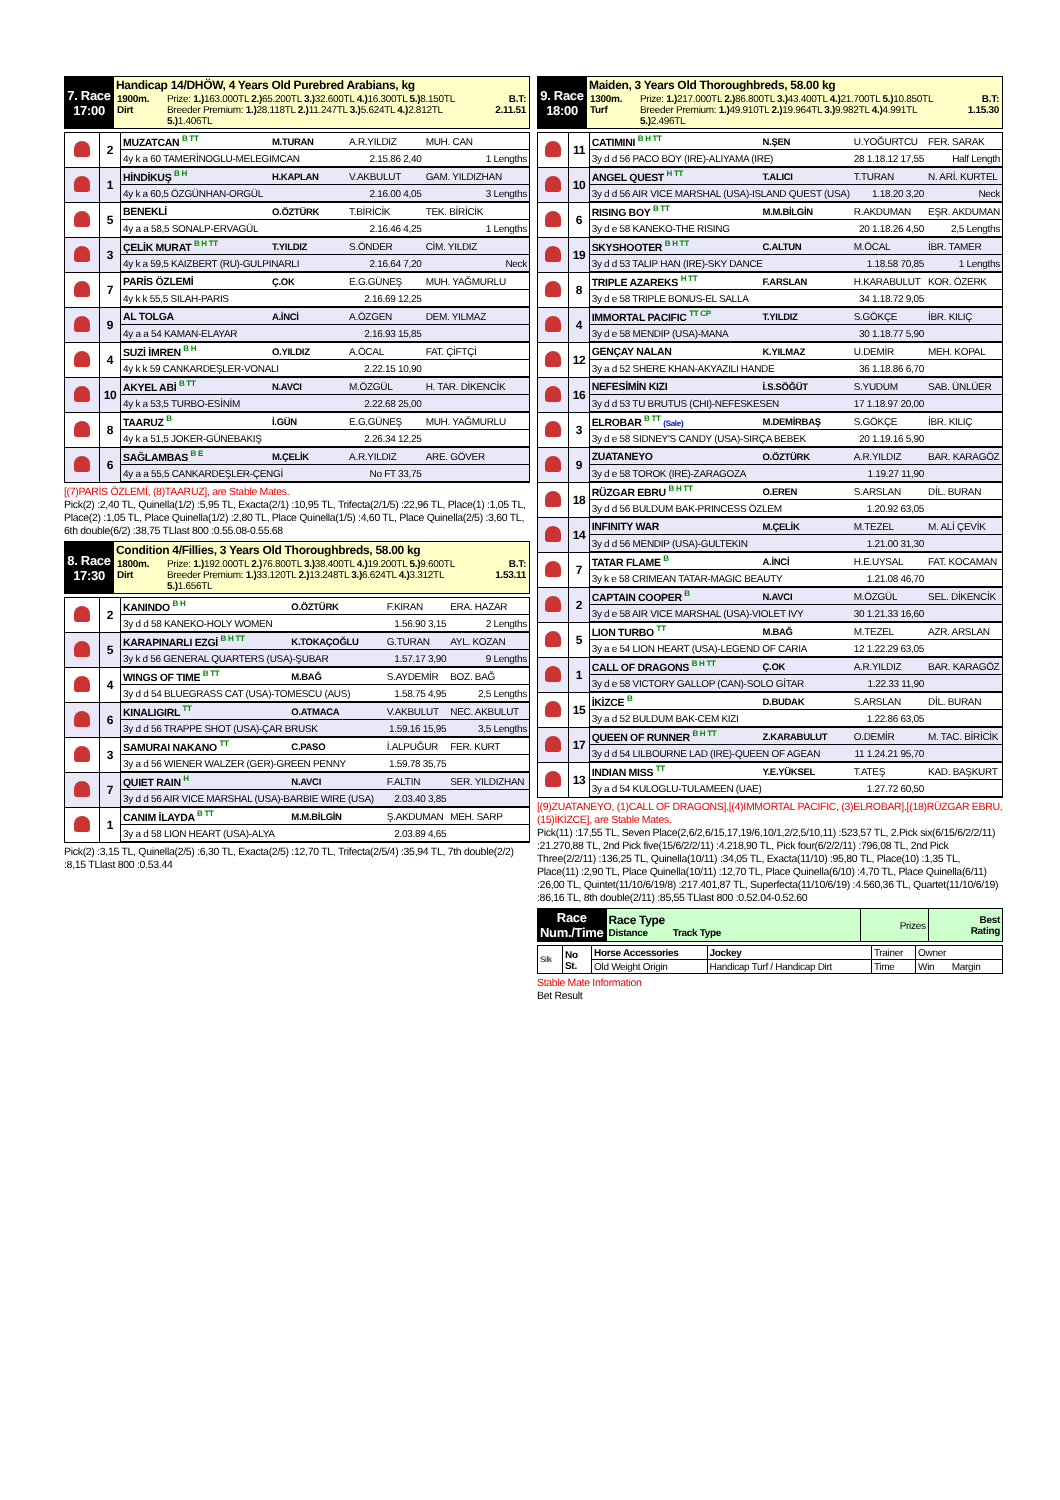| 7. Race 17:00 | Handicap 14/DHÖW, 4 Years Old Purebred Arabians, kg / 1900m. Dirt / Prize: 1.) 163.000TL 2.) 65.200TL 3.) 32.600TL 4.) 16.300TL 5.) 8.150TL Breeder Premium: 1.) 28.118TL 2.) 11.247TL 3.) 5.624TL 4.) 2.812TL 5.) 1.406TL / B.T: 2.11.51 / |
| | 2 | MUZATCAN <sup>B TT</sup> | M.TURAN | A.R.YILDIZ | MUH. CAN |
| | | 4y k a 60 TAMERİNOGLU-MELEGIMCAN | | 2.15.86 2,40 | 1 Lengths |
| | 1 | HİNDİKUŞ <sup>B H</sup> | H.KAPLAN | V.AKBULUT | GAM. YILDIZHAN |
| | | 4y k a 60,5 ÖZGÜNHAN-ORGÜL | | 2.16.00 4,05 | 3 Lengths |
| | 5 | BENEKLİ | O.ÖZTÜRK | T.BİRİCİK | TEK. BİRİCİK |
| | | 4y a a 58,5 SONALP-ERVAGÜL | | 2.16.46 4,25 | 1 Lengths |
| | 3 | ÇELİK MURAT <sup>B H TT</sup> | T.YILDIZ | S.ÖNDER | CİM. YILDIZ |
| | | 4y k a 59,5 KAIZBERT (RU)-GULPINARLI | | 2.16.64 7,20 | Neck |
| | 7 | PARİS ÖZLEMİ | Ç.OK | E.G.GÜNEŞ | MUH. YAĞMURLU |
| | | 4y k k 55,5 SILAH-PARIS | | 2.16.69 12,25 | |
| | 9 | AL TOLGA | A.İNCİ | A.ÖZGEN | DEM. YILMAZ |
| | | 4y a a 54 KAMAN-ELAYAR | | 2.16.93 15,85 | |
| | 4 | SUZİ İMREN <sup>B H</sup> | O.YILDIZ | A.ÖCAL | FAT. ÇİFTÇİ |
| | | 4y k k 59 CANKARDEŞLER-VONALI | | 2.22.15 10,90 | |
| | 10 | AKYEL ABİ <sup>B TT</sup> | N.AVCI | M.ÖZGÜL | H. TAR. DİKENCİK |
| | | 4y k a 53,5 TURBO-ESİNİM | | 2.22.68 25,00 | |
| | 8 | TAARUZ <sup>B</sup> | İ.GÜN | E.G.GÜNEŞ | MUH. YAĞMURLU |
| | | 4y k a 51,5 JOKER-GÜNEBAKIŞ | | 2.26.34 12,25 | |
| | 6 | SAĞLAMBAS <sup>B E</sup> | M.ÇELİK | A.R.YILDIZ | ARE. GÖVER |
| | | 4y a a 55,5 CANKARDEŞLER-ÇENGİ | | No FT 33,75 | |
[(7)PARİS ÖZLEMİ, (8)TAARUZ], are Stable Mates.
Pick(2) :2,40 TL, Quinella(1/2) :5,95 TL, Exacta(2/1) :10,95 TL, Trifecta(2/1/5) :22,96 TL, Place(1) :1,05 TL, Place(2) :1,05 TL, Place Quinella(1/2) :2,80 TL, Place Quinella(1/5) :4,60 TL, Place Quinella(2/5) :3,60 TL, 6th double(6/2) :38,75 TLlast 800 :0.55.08-0.55.68
| 8. Race 17:30 | Condition 4/Fillies, 3 Years Old Thoroughbreds, 58.00 kg / 1800m. Dirt / Prize: 1.) 192.000TL 2.) 76.800TL 3.) 38.400TL 4.) 19.200TL 5.) 9.600TL Breeder Premium: 1.) 33.120TL 2.) 13.248TL 3.) 6.624TL 4.) 3.312TL 5.) 1.656TL / B.T: 1.53.11 / |
| | 2 | KANINDO <sup>B H</sup> | O.ÖZTÜRK | F.KIRAN | ERA. HAZAR |
| | | 3y d d 58 KANEKO-HOLY WOMEN | | 1.56.90 3,15 | 2 Lengths |
| | 5 | KARAPINARLI EZGİ <sup>B H TT</sup> | K.TOKAÇOĞLU | G.TURAN | AYL. KOZAN |
| | | 3y k d 56 GENERAL QUARTERS (USA)-ŞUBAR | | 1.57.17 3,90 | 9 Lengths |
| | 4 | WINGS OF TIME <sup>B TT</sup> | M.BAĞ | S.AYDEMİR | BOZ. BAĞ |
| | | 3y d d 54 BLUEGRASS CAT (USA)-TOMESCU (AUS) | | 1.58.75 4,95 | 2,5 Lengths |
| | 6 | KINALIGIRL <sup>TT</sup> | O.ATMACA | V.AKBULUT | NEC. AKBULUT |
| | | 3y d d 56 TRAPPE SHOT (USA)-ÇAR BRUSK | | 1.59.16 15,95 | 3,5 Lengths |
| | 3 | SAMURAI NAKANO <sup>TT</sup> | C.PASO | İ.ALPUĞUR | FER. KURT |
| | | 3y a d 56 WIENER WALZER (GER)-GREEN PENNY | | 1.59.78 35,75 | |
| | 7 | QUIET RAIN <sup>H</sup> | N.AVCI | F.ALTIN | SER. YILDIZHAN |
| | | 3y d d 56 AIR VICE MARSHAL (USA)-BARBIE WIRE (USA) | | 2.03.40 3,85 | |
| | 1 | CANIM İLAYDA <sup>B TT</sup> | M.M.BİLGİN | Ş.AKDUMAN | MEH. SARP |
| | | 3y a d 58 LION HEART (USA)-ALYA | | 2.03.89 4,65 | |
Pick(2) :3,15 TL, Quinella(2/5) :6,30 TL, Exacta(2/5) :12,70 TL, Trifecta(2/5/4) :35,94 TL, 7th double(2/2) :8,15 TLlast 800 :0.53.44
| 9. Race 18:00 | Maiden, 3 Years Old Thoroughbreds, 58.00 kg / 1300m. Turf / Prize: 1.) 217.000TL 2.) 86.800TL 3.) 43.400TL 4.) 21.700TL 5.) 10.850TL Breeder Premium: 1.) 49.910TL 2.) 19.964TL 3.) 9.982TL 4.) 4.991TL 5.) 2.496TL / B.T: 1.15.30 / |
| | 11 | CATIMINI <sup>B H TT</sup> | N.ŞEN | U.YOĞURTCU | FER. SARAK |
| | | 3y d d 56 PACO BOY (IRE)-ALIYAMA (IRE) | | 28 1.18.12 17,55 | Half Length |
| | 10 | ANGEL QUEST <sup>H TT</sup> | T.ALICI | T.TURAN | N. ARİ. KURTEL |
| | | 3y d d 56 AIR VICE MARSHAL (USA)-ISLAND QUEST (USA) | | 1.18.20 3,20 | Neck |
| | 6 | RISING BOY <sup>B TT</sup> | M.M.BİLGİN | R.AKDUMAN | EŞR. AKDUMAN |
| | | 3y d e 58 KANEKO-THE RISING | | 20 1.18.26 4,50 | 2,5 Lengths |
| | 19 | SKYSHOOTER <sup>B H TT</sup> | C.ALTUN | M.ÖCAL | İBR. TAMER |
| | | 3y d d 53 TALIP HAN (IRE)-SKY DANCE | | 1.18.58 70,85 | 1 Lengths |
| | 8 | TRIPLE AZAREKS <sup>H TT</sup> | F.ARSLAN | H.KARABULUT | KOR. ÖZERK |
| | | 3y d e 58 TRIPLE BONUS-EL SALLA | | 34 1.18.72 9,05 | |
| | 4 | IMMORTAL PACIFIC <sup>TT CP</sup> | T.YILDIZ | S.GÖKÇE | İBR. KILIÇ |
| | | 3y d e 58 MENDIP (USA)-MANA | | 30 1.18.77 5,90 | |
| | 12 | GENÇAY NALAN | K.YILMAZ | U.DEMİR | MEH. KOPAL |
| | | 3y a d 52 SHERE KHAN-AKYAZILI HANDE | | 36 1.18.86 6,70 | |
| | 16 | NEFESİMİN KIZI | İ.S.SÖĞÜT | S.YUDUM | SAB. ÜNLÜER |
| | | 3y d d 53 TU BRUTUS (CHI)-NEFESKESEN | | 17 1.18.97 20,00 | |
| | 3 | ELROBAR <sup>B TT</sup> (Sale) | M.DEMİRBAŞ | S.GÖKÇE | İBR. KILIÇ |
| | | 3y d e 58 SIDNEY'S CANDY (USA)-SIRÇA BEBEK | | 20 1.19.16 5,90 | |
| | 9 | ZUATANEYO | O.ÖZTÜRK | A.R.YILDIZ | BAR. KARAGÖZ |
| | | 3y d e 58 TOROK (IRE)-ZARAGOZA | | 1.19.27 11,90 | |
| | 18 | RÜZGAR EBRU <sup>B H TT</sup> | O.EREN | S.ARSLAN | DİL. BURAN |
| | | 3y d d 56 BULDUM BAK-PRINCESS ÖZLEM | | 1.20.92 63,05 | |
| | 14 | INFINITY WAR | M.ÇELİK | M.TEZEL | M. ALİ ÇEVİK |
| | | 3y d d 56 MENDIP (USA)-GULTEKIN | | 1.21.00 31,30 | |
| | 7 | TATAR FLAME <sup>B</sup> | A.İNCİ | H.E.UYSAL | FAT. KOCAMAN |
| | | 3y k e 58 CRIMEAN TATAR-MAGIC BEAUTY | | 1.21.08 46,70 | |
| | 2 | CAPTAIN COOPER <sup>B</sup> | N.AVCI | M.ÖZGÜL | SEL. DİKENCİK |
| | | 3y d e 58 AIR VICE MARSHAL (USA)-VIOLET IVY | | 30 1.21.33 16,60 | |
| | 5 | LION TURBO <sup>TT</sup> | M.BAĞ | M.TEZEL | AZR. ARSLAN |
| | | 3y a e 54 LION HEART (USA)-LEGEND OF CARIA | | 12 1.22.29 63,05 | |
| | 1 | CALL OF DRAGONS <sup>B H TT</sup> | Ç.OK | A.R.YILDIZ | BAR. KARAGÖZ |
| | | 3y d e 58 VICTORY GALLOP (CAN)-SOLO GİTAR | | 1.22.33 11,90 | |
| | 15 | İKİZCE <sup>B</sup> | D.BUDAK | S.ARSLAN | DİL. BURAN |
| | | 3y a d 52 BULDUM BAK-CEM KIZI | | 1.22.86 63,05 | |
| | 17 | QUEEN OF RUNNER <sup>B H TT</sup> | Z.KARABULUT | O.DEMİR | M. TAC. BİRİCİK |
| | | 3y d d 54 LILBOURNE LAD (IRE)-QUEEN OF AGEAN | | 11 1.24.21 95,70 | |
| | 13 | INDIAN MISS <sup>TT</sup> | Y.E.YÜKSEL | T.ATEŞ | KAD. BAŞKURT |
| | | 3y a d 54 KULOGLU-TULAMEEN (UAE) | | 1.27.72 60,50 | |
[(9)ZUATANEYO, (1)CALL OF DRAGONS],[(4)IMMORTAL PACIFIC, (3)ELROBAR],[(18)RÜZGAR EBRU, (15)İKİZCE], are Stable Mates.
Pick(11) :17,55 TL, Seven Place(2,6/2,6/15,17,19/6,10/1,2/2,5/10,11) :523,57 TL, 2.Pick six(6/15/6/2/2/11) :21.270,88 TL, 2nd Pick five(15/6/2/2/11) :4.218,90 TL, Pick four(6/2/2/11) :796,08 TL, 2nd Pick Three(2/2/11) :136,25 TL, Quinella(10/11) :34,05 TL, Exacta(11/10) :95,80 TL, Place(10) :1,35 TL, Place(11) :2,90 TL, Place Quinella(10/11) :12,70 TL, Place Quinella(6/10) :4,70 TL, Place Quinella(6/11) :26,00 TL, Quintet(11/10/6/19/8) :217.401,87 TL, Superfecta(11/10/6/19) :4.560,36 TL, Quartet(11/10/6/19) :86,16 TL, 8th double(2/11) :85,55 TLlast 800 :0.52.04-0.52.60
| Race Num./Time | Race Type Distance Track Type | Prizes | Best Rating |
| Silk | No St. | Horse Accessories | Jockey | Trainer | Owner |
| | | Old Weight Origin | Handicap Turf / Handicap Dirt | Time | Win Margin |
Stable Mate Information
Bet Result